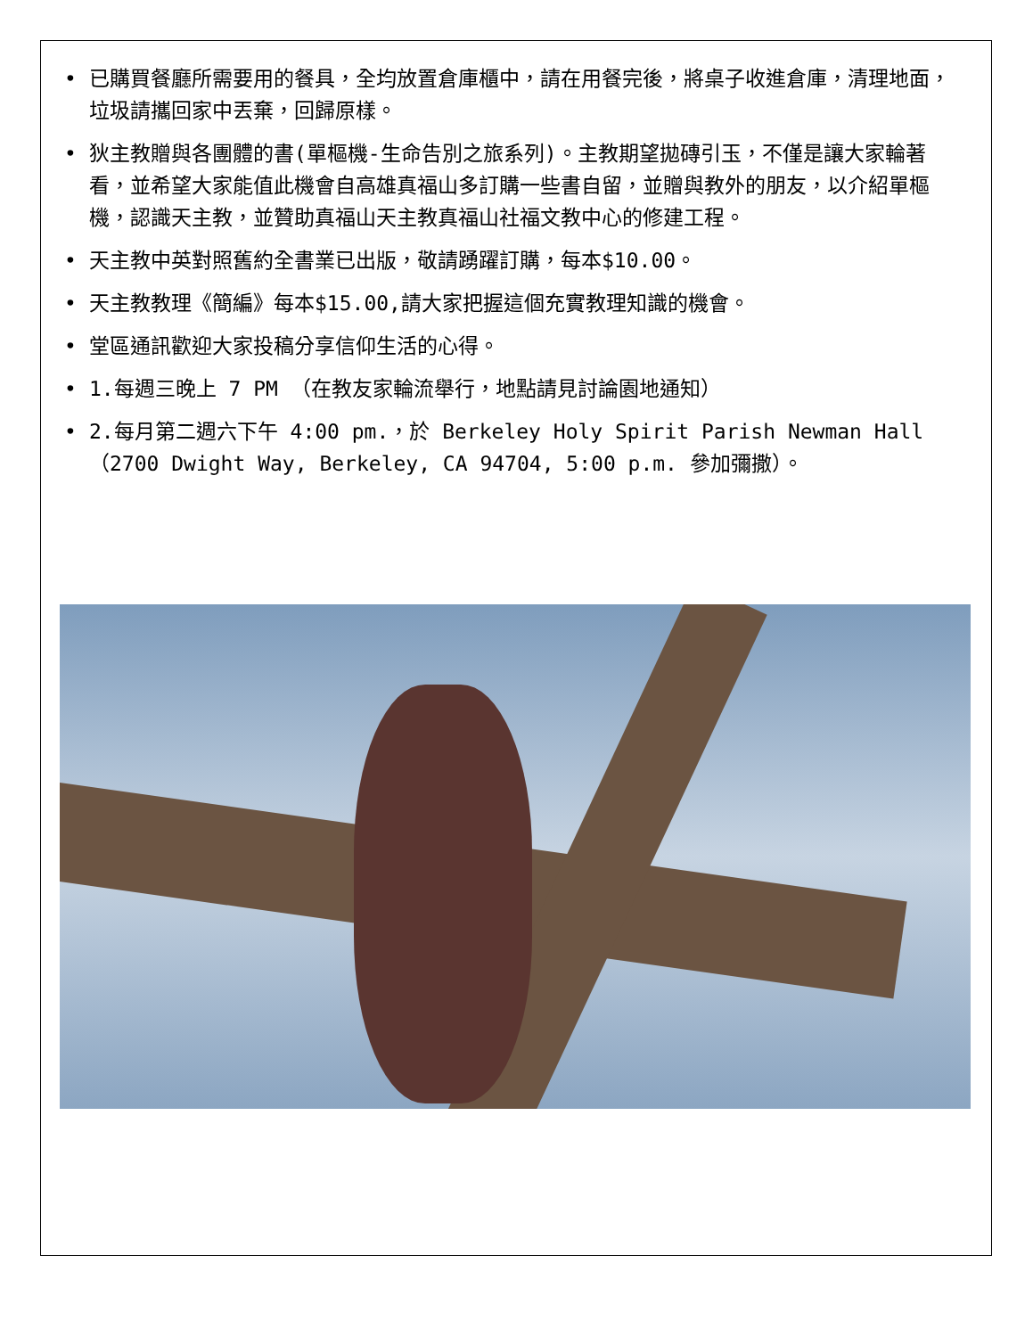• 已購買餐廳所需要用的餐具，全均放置倉庫櫃中，請在用餐完後，將桌子收進倉庫，清理地面，垃圾請攜回家中丟棄，回歸原樣。
• 狄主教贈與各團體的書(單樞機-生命告別之旅系列)。主教期望拋磚引玉，不僅是讓大家輪著看，並希望大家能值此機會自高雄真福山多訂購一些書自留，並贈與教外的朋友，以介紹單樞機，認識天主教，並贊助真福山天主教真福山社福文教中心的修建工程。
• 天主教中英對照舊約全書業已出版，敬請踴躍訂購，每本$10.00。
• 天主教教理《簡編》每本$15.00,請大家把握這個充實教理知識的機會。
• 堂區通訊歡迎大家投稿分享信仰生活的心得。
• 1.每週三晚上 7 PM （在教友家輪流舉行，地點請見討論園地通知）
• 2.每月第二週六下午 4:00 pm.，於 Berkeley Holy Spirit Parish Newman Hall（2700 Dwight Way, Berkeley, CA 94704, 5:00 p.m. 參加彌撒）。